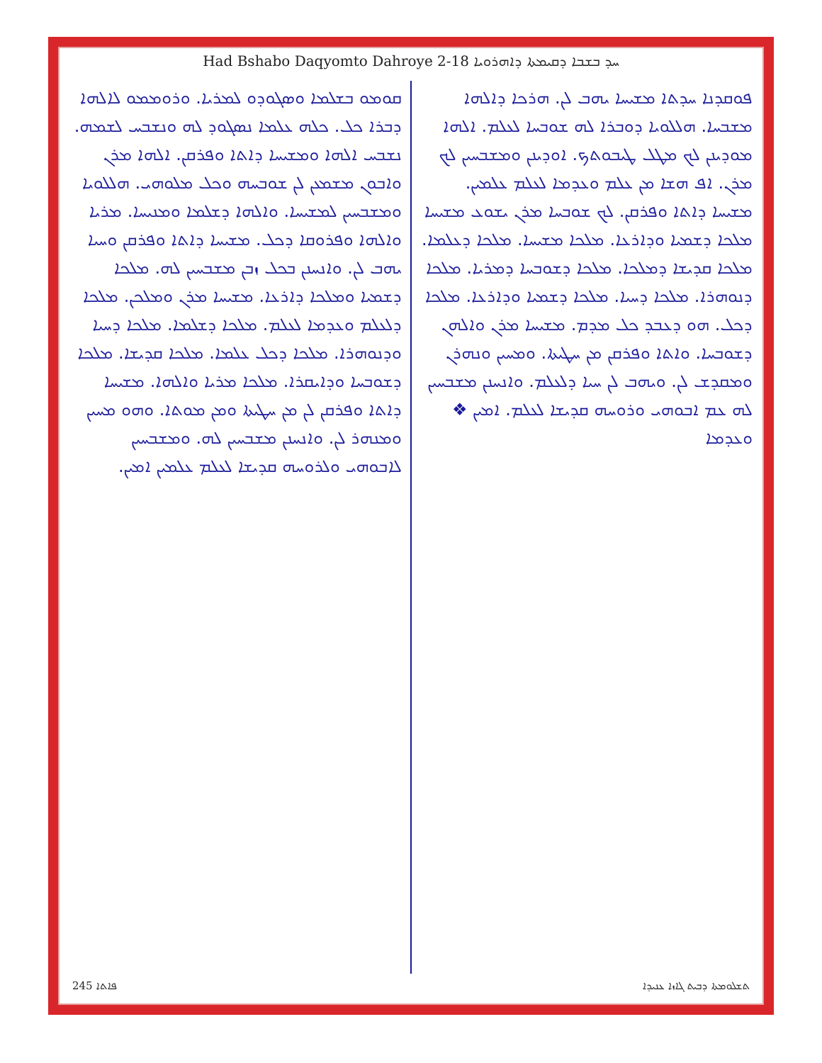Had Bshabo Daqyomto Dahroye 2-18 ܚܕ ܒܫܒܐ ܕܩܝܡܬܐ ܕܐܗܪܘܝܐ
ܦܘܩܕܢܐ ܚܕܬܐ ܡܫܝܚܐ ܝܗܒ ܠܢ. ܗܪܟܐ ܕܐܠܗܐ ܡܫܒܚܐ. ܗܠܠܘܝܐ ܕܘܒܪܐ ܠܗ ܫܘܒܚܐ ܠܥܠܡ. ܐܠܗܐ ܡܘܕܝܢܢ ܠܟ ܡܛܠ ܛܝܒܘܬܟ. ܐܘܕܝܢܢ ܘܡܫܒܚܝܢ ܠܟ ܡܪܢ. ܐܦ ܗܫܐ ܡܢ ܥܠܡ ܘܥܕܡܐ ܠܥܠܡ ܥܠܡܝܢ. ܡܫܝܚܐ ܕܐܬܐ ܘܦܪܩܢ. ܠܟ ܫܘܒܚܐ ܡܪܢ ܝܫܘܥ ܡܫܝܚܐ ܡܠܟܐ ܕܫܡܝܐ ܘܕܐܪܥܐ. ܡܠܟܐ ܡܫܝܚܐ. ܡܠܟܐ ܕܥܠܡܐ. ܡܠܟܐ ܩܕܝܫܐ ܕܡܠܟܐ. ܡܠܟܐ ܕܫܘܒܚܐ ܕܡܪܝܐ. ܡܠܟܐ ܕܢܘܗܪܐ. ܡܠܟܐ ܕܚܝܐ. ܡܠܟܐ ܕܫܡܝܐ ܘܕܐܪܥܐ. ܡܠܟܐ ܕܟܠ. ܗܘ ܕܥܒܕ ܟܠ ܡܕܡ. ܡܫܝܚܐ ܡܪܢ ܘܐܠܗܢ ܕܫܘܒܚܐ. ܘܐܬܐ ܘܦܪܩܢ ܡܢ ܚܛܝܬܐ. ܘܡܚܝܢ ܘܢܗܪܢ ܘܡܩܕܫ ܠܢ. ܘܝܗܒ ܠܢ ܚܝܐ ܕܠܥܠܡ. ܘܐܢܚܢܢ ܡܫܒܚܝܢ ܠܗ ܥܡ ܐܒܘܗܝ ܘܪܘܚܗ ܩܕܝܫܐ ܠܥܠܡ. ܐܡܝܢ ❖ ܘܥܕܡܐ
ܩܘܡܘ ܒܫܠܡܐ ܘܣܓܘܕܘ ܠܡܪܝܐ. ܘܪܘܡܡܘ ܠܐܠܗܐ ܕܒܪܐ ܟܠ. ܟܠܗ ܥܠܡܐ ܢܣܓܘܕ ܠܗ ܘܢܫܒܚ ܠܫܡܗ. ܢܫܒܚ ܐܠܗܐ ܘܡܫܝܚܐ ܕܐܬܐ ܘܦܪܩܢ. ܐܠܗܐ ܡܪܢ ܘܐܒܘܢ ܡܫܡܥܢ ܠܢ ܫܘܒܚܗ ܘܟܠ ܡܠܘܗܝ. ܗܠܠܘܝܐ ܘܡܫܒܚܝܢ ܠܡܫܝܚܐ. ܘܐܠܗܐ ܕܫܠܡܐ ܘܡܢܝܚܐ. ܡܪܝܐ ܘܐܠܗܐ ܘܦܪܘܩܐ ܕܟܠ. ܡܫܝܚܐ ܕܐܬܐ ܘܦܪܩܢ ܘܚܝܐ ܝܗܒ ܠܢ. ܘܐܢܚܢܢ ܒܟܠ ܙܒܢ ܡܫܒܚܝܢ ܠܗ. ܡܠܟܐ ܕܫܡܝܐ ܘܡܠܟܐ ܕܐܪܥܐ. ܡܫܝܚܐ ܡܪܢ ܘܡܠܟܢ. ܡܠܟܐ ܕܠܥܠܡ ܘܥܕܡܐ ܠܥܠܡ. ܡܠܟܐ ܕܫܠܡܐ. ܡܠܟܐ ܕܚܝܐ ܘܕܢܘܗܪܐ. ܡܠܟܐ ܕܟܠ ܥܠܡܐ. ܡܠܟܐ ܩܕܝܫܐ. ܡܠܟܐ ܕܫܘܒܚܐ ܘܕܐܝܩܪܐ. ܡܠܟܐ ܡܪܝܐ ܘܐܠܗܐ. ܡܫܝܚܐ ܕܐܬܐ ܘܦܪܩܢ ܠܢ ܡܢ ܚܛܝܬܐ ܘܡܢ ܡܘܬܐ. ܘܗܘ ܡܚܝܢ ܘܡܢܗܪ ܠܢ. ܘܐܢܚܢܢ ܡܫܒܚܝܢ ܠܗ. ܘܡܫܒܚܝܢ ܠܐܒܘܗܝ ܘܠܪܘܚܗ ܩܕܝܫܐ ܠܥܠܡ ܥܠܡܝܢ ܐܡܝܢ.
245 ܦܐܬܐ ܬܫܠܘܡܬܐ ܕܒܝܬ ܓܐܙܐ ܥܢܝܕܐ